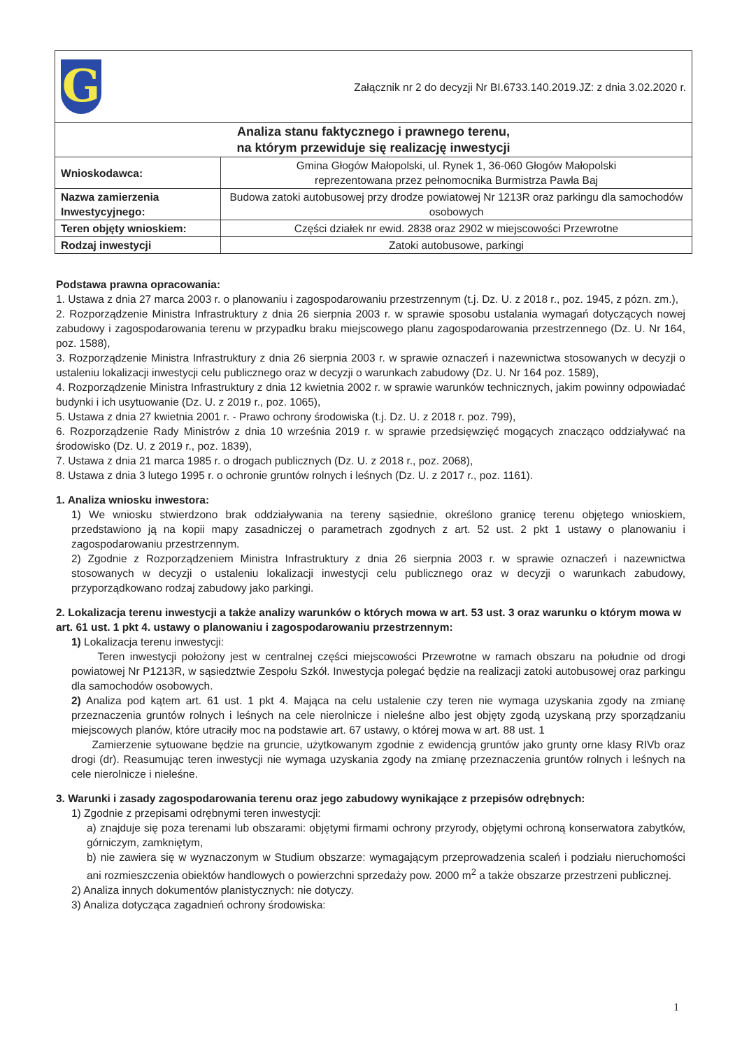| G Załącznik nr 2 do decyzji Nr BI.6733.140.2019.JZ: z dnia 3.02.2020 r. | |
| Analiza stanu faktycznego i prawnego terenu, na którym przewiduje się realizację inwestycji | |
| Wnioskodawca: | Gmina Głogów Małopolski, ul. Rynek 1, 36-060 Głogów Małopolski reprezentowana przez pełnomocnika Burmistrza Pawła Baj |
| Nazwa zamierzenia Inwestycyjnego: | Budowa zatoki autobusowej przy drodze powiatowej Nr 1213R oraz parkingu dla samochodów osobowych |
| Teren objęty wnioskiem: | Części działek nr ewid. 2838 oraz 2902 w miejscowości Przewrotne |
| Rodzaj inwestycji | Zatoki autobusowe, parkingi |
Podstawa prawna opracowania:
1. Ustawa z dnia 27 marca 2003 r. o planowaniu i zagospodarowaniu przestrzennym (t.j. Dz. U. z 2018 r., poz. 1945, z pózn. zm.),
2. Rozporządzenie Ministra Infrastruktury z dnia 26 sierpnia 2003 r. w sprawie sposobu ustalania wymagań dotyczących nowej zabudowy i zagospodarowania terenu w przypadku braku miejscowego planu zagospodarowania przestrzennego (Dz. U. Nr 164, poz. 1588),
3. Rozporządzenie Ministra Infrastruktury z dnia 26 sierpnia 2003 r. w sprawie oznaczeń i nazewnictwa stosowanych w decyzji o ustaleniu lokalizacji inwestycji celu publicznego oraz w decyzji o warunkach zabudowy (Dz. U. Nr 164 poz. 1589),
4. Rozporządzenie Ministra Infrastruktury z dnia 12 kwietnia 2002 r. w sprawie warunków technicznych, jakim powinny odpowiadać budynki i ich usytuowanie (Dz. U. z 2019 r., poz. 1065),
5. Ustawa z dnia 27 kwietnia 2001 r. - Prawo ochrony środowiska (t.j. Dz. U. z 2018 r. poz. 799),
6. Rozporządzenie Rady Ministrów z dnia 10 września 2019 r. w sprawie przedsięwzięć mogących znacząco oddziaływać na środowisko (Dz. U. z 2019 r., poz. 1839),
7. Ustawa z dnia 21 marca 1985 r. o drogach publicznych (Dz. U. z 2018 r., poz. 2068),
8. Ustawa z dnia 3 lutego 1995 r. o ochronie gruntów rolnych i leśnych (Dz. U. z 2017 r., poz. 1161).
1. Analiza wniosku inwestora:
1) We wniosku stwierdzono brak oddziaływania na tereny sąsiednie, określono granicę terenu objętego wnioskiem, przedstawiono ją na kopii mapy zasadniczej o parametrach zgodnych z art. 52 ust. 2 pkt 1 ustawy o planowaniu i zagospodarowaniu przestrzennym.
2) Zgodnie z Rozporządzeniem Ministra Infrastruktury z dnia 26 sierpnia 2003 r. w sprawie oznaczeń i nazewnictwa stosowanych w decyzji o ustaleniu lokalizacji inwestycji celu publicznego oraz w decyzji o warunkach zabudowy, przyporządkowano rodzaj zabudowy jako parkingi.
2. Lokalizacja terenu inwestycji a także analizy warunków o których mowa w art. 53 ust. 3 oraz warunku o którym mowa w art. 61 ust. 1 pkt 4. ustawy o planowaniu i zagospodarowaniu przestrzennym:
1) Lokalizacja terenu inwestycji:
Teren inwestycji położony jest w centralnej części miejscowości Przewrotne w ramach obszaru na południe od drogi powiatowej Nr P1213R, w sąsiedztwie Zespołu Szkół. Inwestycja polegać będzie na realizacji zatoki autobusowej oraz parkingu dla samochodów osobowych.
2) Analiza pod kątem art. 61 ust. 1 pkt 4. Mająca na celu ustalenie czy teren nie wymaga uzyskania zgody na zmianę przeznaczenia gruntów rolnych i leśnych na cele nierolnicze i nieleśne albo jest objęty zgodą uzyskaną przy sporządzaniu miejscowych planów, które utraciły moc na podstawie art. 67 ustawy, o której mowa w art. 88 ust. 1
Zamierzenie sytuowane będzie na gruncie, użytkowanym zgodnie z ewidencją gruntów jako grunty orne klasy RIVb oraz drogi (dr). Reasumując teren inwestycji nie wymaga uzyskania zgody na zmianę przeznaczenia gruntów rolnych i leśnych na cele nierolnicze i nieleśne.
3. Warunki i zasady zagospodarowania terenu oraz jego zabudowy wynikające z przepisów odrębnych:
1) Zgodnie z przepisami odrębnymi teren inwestycji:
a) znajduje się poza terenami lub obszarami: objętymi firmami ochrony przyrody, objętymi ochroną konserwatora zabytków, górniczym, zamkniętym,
b) nie zawiera się w wyznaczonym w Studium obszarze: wymagającym przeprowadzenia scaleń i podziału nieruchomości ani rozmieszczenia obiektów handlowych o powierzchni sprzedaży pow. 2000 m<sup>2</sup> a także obszarze przestrzeni publicznej.
2) Analiza innych dokumentów planistycznych: nie dotyczy.
3) Analiza dotycząca zagadnień ochrony środowiska:
1